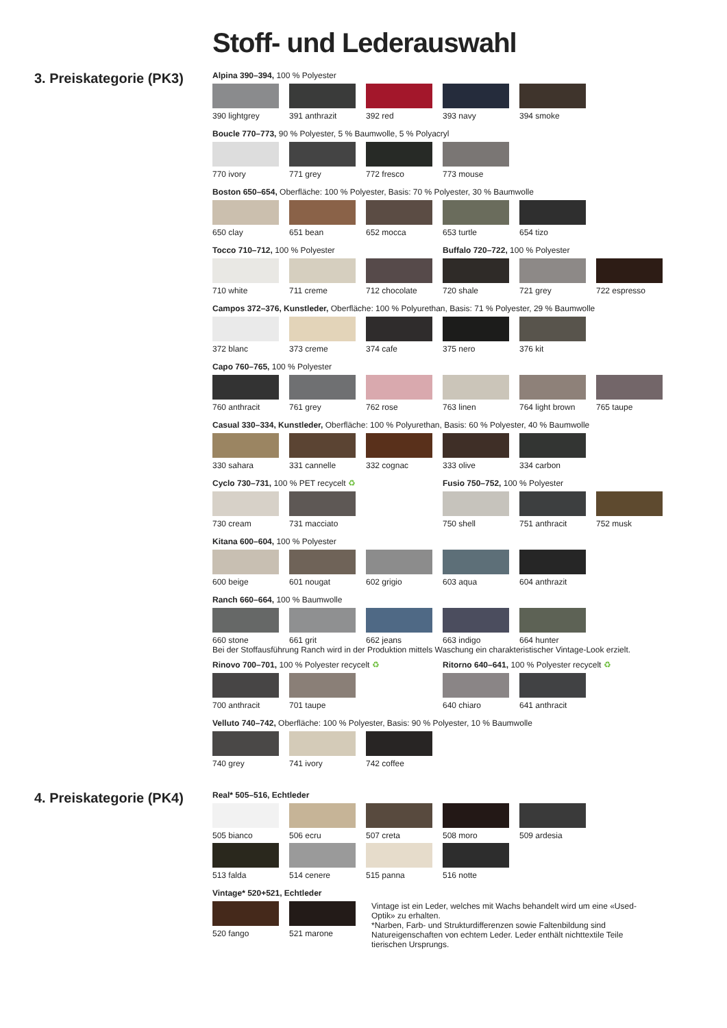Stoff- und Lederauswahl
3. Preiskategorie (PK3)
Alpina 390–394, 100 % Polyester
390 lightgrey 391 anthrazit 392 red 393 navy 394 smoke
Boucle 770–773, 90 % Polyester, 5 % Baumwolle, 5 % Polyacryl
770 ivory 771 grey 772 fresco 773 mouse
Boston 650–654, Oberfläche: 100 % Polyester, Basis: 70 % Polyester, 30 % Baumwolle
650 clay 651 bean 652 mocca 653 turtle 654 tizo
Tocco 710–712, 100 % Polyester
710 white 711 creme 712 chocolate
Buffalo 720–722, 100 % Polyester
720 shale 721 grey 722 espresso
Campos 372–376, Kunstleder, Oberfläche: 100 % Polyurethan, Basis: 71 % Polyester, 29 % Baumwolle
372 blanc 373 creme 374 cafe 375 nero 376 kit
Capo 760–765, 100 % Polyester
760 anthracit 761 grey 762 rose 763 linen 764 light brown
765 taupe
Casual 330–334, Kunstleder, Oberfläche: 100 % Polyurethan, Basis: 60 % Polyester, 40 % Baumwolle
330 sahara 331 cannelle 332 cognac 333 olive 334 carbon
Cyclo 730–731, 100 % PET recycelt ♻
730 cream 731 macciato
Fusio 750–752, 100 % Polyester
750 shell 751 anthracit 752 musk
Kitana 600–604, 100 % Polyester
600 beige 601 nougat 602 grigio 603 aqua 604 anthrazit
Ranch 660–664, 100 % Baumwolle
660 stone 661 grit 662 jeans 663 indigo 664 hunter
Bei der Stoffausführung Ranch wird in der Produktion mittels Waschung ein charakteristischer Vintage-Look erzielt.
Rinovo 700–701, 100 % Polyester recycelt ♻
700 anthracit 701 taupe
Ritorno 640–641, 100 % Polyester recycelt ♻
640 chiaro 641 anthracit
Velluto 740–742, Oberfläche: 100 % Polyester, Basis: 90 % Polyester, 10 % Baumwolle
740 grey 741 ivory 742 coffee
4. Preiskategorie (PK4)
Real* 505–516, Echtleder
505 bianco 506 ecru 507 creta 508 moro 509 ardesia
513 falda 514 cenere 515 panna 516 notte
Vintage* 520+521, Echtleder
520 fango 521 marone Vintage ist ein Leder, welches mit Wachs behandelt wird um eine «Used-Optik» zu erhalten.
*Narben, Farb- und Strukturdifferenzen sowie Faltenbildung sind Natureigenschaften von echtem Leder. Leder enthält nichttextile Teile tierischen Ursprungs.